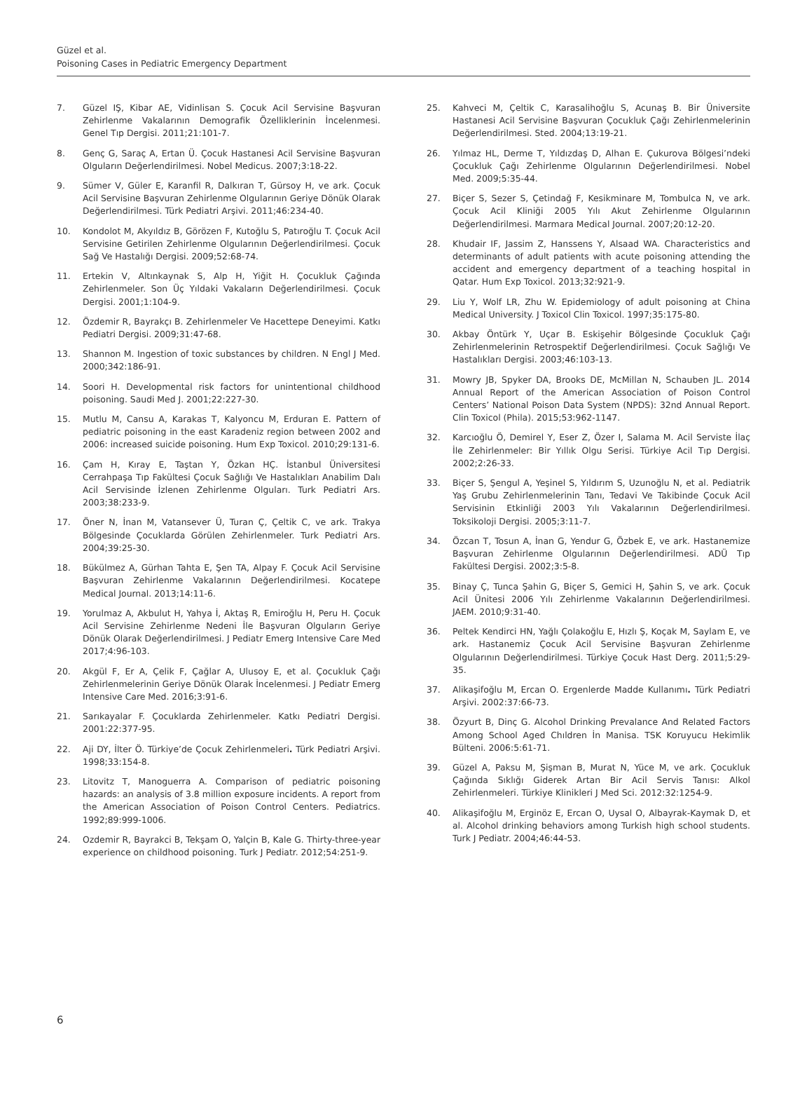Güzel et al.
Poisoning Cases in Pediatric Emergency Department
7. Güzel IŞ, Kibar AE, Vidinlisan S. Çocuk Acil Servisine Başvuran Zehirlenme Vakalarının Demografik Özelliklerinin İncelenmesi. Genel Tıp Dergisi. 2011;21:101-7.
8. Genç G, Saraç A, Ertan Ü. Çocuk Hastanesi Acil Servisine Başvuran Olguların Değerlendirilmesi. Nobel Medicus. 2007;3:18-22.
9. Sümer V, Güler E, Karanfil R, Dalkıran T, Gürsoy H, ve ark. Çocuk Acil Servisine Başvuran Zehirlenme Olgularının Geriye Dönük Olarak Değerlendirilmesi. Türk Pediatri Arşivi. 2011;46:234-40.
10. Kondolot M, Akyıldız B, Görözen F, Kutoğlu S, Patıroğlu T. Çocuk Acil Servisine Getirilen Zehirlenme Olgularının Değerlendirilmesi. Çocuk Sağ Ve Hastalığı Dergisi. 2009;52:68-74.
11. Ertekin V, Altınkaynak S, Alp H, Yiğit H. Çocukluk Çağında Zehirlenmeler. Son Üç Yıldaki Vakaların Değerlendirilmesi. Çocuk Dergisi. 2001;1:104-9.
12. Özdemir R, Bayrakçı B. Zehirlenmeler Ve Hacettepe Deneyimi. Katkı Pediatri Dergisi. 2009;31:47-68.
13. Shannon M. Ingestion of toxic substances by children. N Engl J Med. 2000;342:186-91.
14. Soori H. Developmental risk factors for unintentional childhood poisoning. Saudi Med J. 2001;22:227-30.
15. Mutlu M, Cansu A, Karakas T, Kalyoncu M, Erduran E. Pattern of pediatric poisoning in the east Karadeniz region between 2002 and 2006: increased suicide poisoning. Hum Exp Toxicol. 2010;29:131-6.
16. Çam H, Kıray E, Taştan Y, Özkan HÇ. İstanbul Üniversitesi Cerrahpaşa Tıp Fakültesi Çocuk Sağlığı Ve Hastalıkları Anabilim Dalı Acil Servisinde İzlenen Zehirlenme Olguları. Turk Pediatri Ars. 2003;38:233-9.
17. Öner N, İnan M, Vatansever Ü, Turan Ç, Çeltik C, ve ark. Trakya Bölgesinde Çocuklarda Görülen Zehirlenmeler. Turk Pediatri Ars. 2004;39:25-30.
18. Bükülmez A, Gürhan Tahta E, Şen TA, Alpay F. Çocuk Acil Servisine Başvuran Zehirlenme Vakalarının Değerlendirilmesi. Kocatepe Medical Journal. 2013;14:11-6.
19. Yorulmaz A, Akbulut H, Yahya İ, Aktaş R, Emiroğlu H, Peru H. Çocuk Acil Servisine Zehirlenme Nedeni İle Başvuran Olguların Geriye Dönük Olarak Değerlendirilmesi. J Pediatr Emerg Intensive Care Med 2017;4:96-103.
20. Akgül F, Er A, Çelik F, Çağlar A, Ulusoy E, et al. Çocukluk Çağı Zehirlenmelerinin Geriye Dönük Olarak İncelenmesi. J Pediatr Emerg Intensive Care Med. 2016;3:91-6.
21. Sarıkayalar F. Çocuklarda Zehirlenmeler. Katkı Pediatri Dergisi. 2001:22:377-95.
22. Aji DY, İlter Ö. Türkiye’de Çocuk Zehirlenmeleri. Türk Pediatri Arşivi. 1998;33:154-8.
23. Litovitz T, Manoguerra A. Comparison of pediatric poisoning hazards: an analysis of 3.8 million exposure incidents. A report from the American Association of Poison Control Centers. Pediatrics. 1992;89:999-1006.
24. Ozdemir R, Bayrakci B, Tekşam O, Yalçin B, Kale G. Thirty-three-year experience on childhood poisoning. Turk J Pediatr. 2012;54:251-9.
25. Kahveci M, Çeltik C, Karasalihoğlu S, Acunaş B. Bir Üniversite Hastanesi Acil Servisine Başvuran Çocukluk Çağı Zehirlenmelerinin Değerlendirilmesi. Sted. 2004;13:19-21.
26. Yılmaz HL, Derme T, Yıldızdaş D, Alhan E. Çukurova Bölgesi’ndeki Çocukluk Çağı Zehirlenme Olgularının Değerlendirilmesi. Nobel Med. 2009;5:35-44.
27. Biçer S, Sezer S, Çetindağ F, Kesikminare M, Tombulca N, ve ark. Çocuk Acil Kliniği 2005 Yılı Akut Zehirlenme Olgularının Değerlendirilmesi. Marmara Medical Journal. 2007;20:12-20.
28. Khudair IF, Jassim Z, Hanssens Y, Alsaad WA. Characteristics and determinants of adult patients with acute poisoning attending the accident and emergency department of a teaching hospital in Qatar. Hum Exp Toxicol. 2013;32:921-9.
29. Liu Y, Wolf LR, Zhu W. Epidemiology of adult poisoning at China Medical University. J Toxicol Clin Toxicol. 1997;35:175-80.
30. Akbay Öntürk Y, Uçar B. Eskişehir Bölgesinde Çocukluk Çağı Zehirlenmelerinin Retrospektif Değerlendirilmesi. Çocuk Sağlığı Ve Hastalıkları Dergisi. 2003;46:103-13.
31. Mowry JB, Spyker DA, Brooks DE, McMillan N, Schauben JL. 2014 Annual Report of the American Association of Poison Control Centers’ National Poison Data System (NPDS): 32nd Annual Report. Clin Toxicol (Phila). 2015;53:962-1147.
32. Karcıoğlu Ö, Demirel Y, Eser Z, Özer I, Salama M. Acil Serviste İlaç İle Zehirlenmeler: Bir Yıllık Olgu Serisi. Türkiye Acil Tıp Dergisi. 2002;2:26-33.
33. Biçer S, Şengul A, Yeşinel S, Yıldırım S, Uzunoğlu N, et al. Pediatrik Yaş Grubu Zehirlenmelerinin Tanı, Tedavi Ve Takibinde Çocuk Acil Servisinin Etkinliği 2003 Yılı Vakalarının Değerlendirilmesi. Toksikoloji Dergisi. 2005;3:11-7.
34. Özcan T, Tosun A, İnan G, Yendur G, Özbek E, ve ark. Hastanemize Başvuran Zehirlenme Olgularının Değerlendirilmesi. ADÜ Tıp Fakültesi Dergisi. 2002;3:5-8.
35. Binay Ç, Tunca Şahin G, Biçer S, Gemici H, Şahin S, ve ark. Çocuk Acil Ünitesi 2006 Yılı Zehirlenme Vakalarının Değerlendirilmesi. JAEM. 2010;9:31-40.
36. Peltek Kendirci HN, Yağlı Çolakoğlu E, Hızlı Ş, Koçak M, Saylam E, ve ark. Hastanemiz Çocuk Acil Servisine Başvuran Zehirlenme Olgularının Değerlendirilmesi. Türkiye Çocuk Hast Derg. 2011;5:29-35.
37. Alikaşifoğlu M, Ercan O. Ergenlerde Madde Kullanımı. Türk Pediatri Arşivi. 2002:37:66-73.
38. Özyurt B, Dinç G. Alcohol Drinking Prevalance And Related Factors Among School Aged Chıldren İn Manisa. TSK Koruyucu Hekimlik Bülteni. 2006:5:61-71.
39. Güzel A, Paksu M, Şişman B, Murat N, Yüce M, ve ark. Çocukluk Çağında Sıklığı Giderek Artan Bir Acil Servis Tanısı: Alkol Zehirlenmeleri. Türkiye Klinikleri J Med Sci. 2012:32:1254-9.
40. Alikaşifoğlu M, Erginöz E, Ercan O, Uysal O, Albayrak-Kaymak D, et al. Alcohol drinking behaviors among Turkish high school students. Turk J Pediatr. 2004;46:44-53.
6